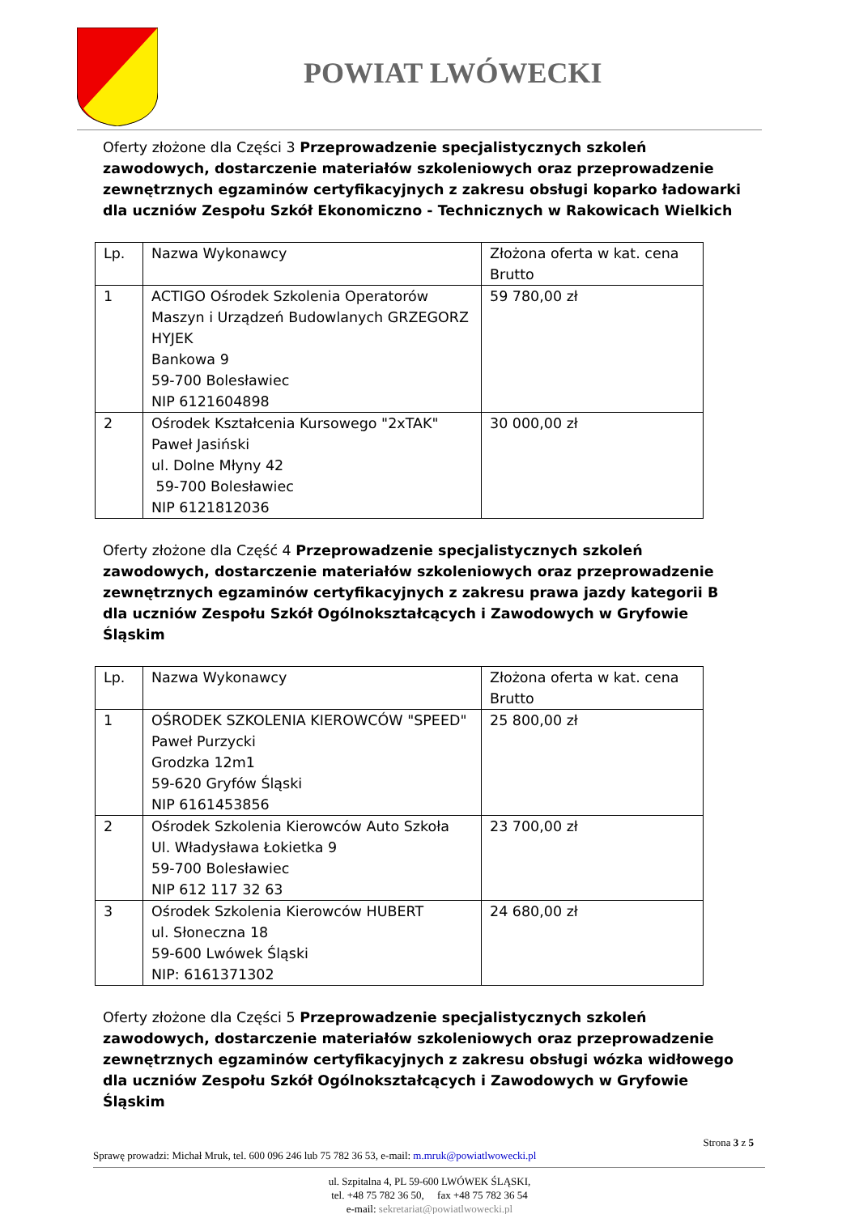POWIAT LWÓWECKI
Oferty złożone dla Części 3 Przeprowadzenie specjalistycznych szkoleń zawodowych, dostarczenie materiałów szkoleniowych oraz przeprowadzenie zewnętrznych egzaminów certyfikacyjnych z zakresu obsługi koparko ładowarki dla uczniów Zespołu Szkół Ekonomiczno - Technicznych w Rakowicach Wielkich
| Lp. | Nazwa Wykonawcy | Złożona oferta w kat. cena Brutto |
| 1 | ACTIGO Ośrodek Szkolenia Operatorów Maszyn i Urządzeń Budowlanych GRZEGORZ HYJEK Bankowa 9 59-700 Bolesławiec NIP 6121604898 | 59 780,00 zł |
| 2 | Ośrodek Kształcenia Kursowego "2xTAK" Paweł Jasiński ul. Dolne Młyny 42 59-700 Bolesławiec NIP 6121812036 | 30 000,00 zł |
Oferty złożone dla Część 4 Przeprowadzenie specjalistycznych szkoleń zawodowych, dostarczenie materiałów szkoleniowych oraz przeprowadzenie zewnętrznych egzaminów certyfikacyjnych z zakresu prawa jazdy kategorii B dla uczniów Zespołu Szkół Ogólnokształcących i Zawodowych w Gryfowie Śląskim
| Lp. | Nazwa Wykonawcy | Złożona oferta w kat. cena Brutto |
| 1 | OŚRODEK SZKOLENIA KIEROWCÓW "SPEED" Paweł Purzycki Grodzka 12m1 59-620 Gryfów Śląski NIP 6161453856 | 25 800,00 zł |
| 2 | Ośrodek Szkolenia Kierowców Auto Szkoła Ul. Władysława Łokietka 9 59-700 Bolesławiec NIP 612 117 32 63 | 23 700,00 zł |
| 3 | Ośrodek Szkolenia Kierowców HUBERT ul. Słoneczna 18 59-600 Lwówek Śląski NIP: 6161371302 | 24 680,00 zł |
Oferty złożone dla Części 5 Przeprowadzenie specjalistycznych szkoleń zawodowych, dostarczenie materiałów szkoleniowych oraz przeprowadzenie zewnętrznych egzaminów certyfikacyjnych z zakresu obsługi wózka widłowego dla uczniów Zespołu Szkół Ogólnokształcących i Zawodowych w Gryfowie Śląskim
Strona 3 z 5
Sprawę prowadzi: Michał Mruk, tel. 600 096 246 lub 75 782 36 53, e-mail: m.mruk@powiatlwowecki.pl
ul. Szpitalna 4, PL 59-600 LWÓWEK ŚLĄSKI,
tel. +48 75 782 36 50, fax +48 75 782 36 54
e-mail: sekretariat@powiatlwowecki.pl